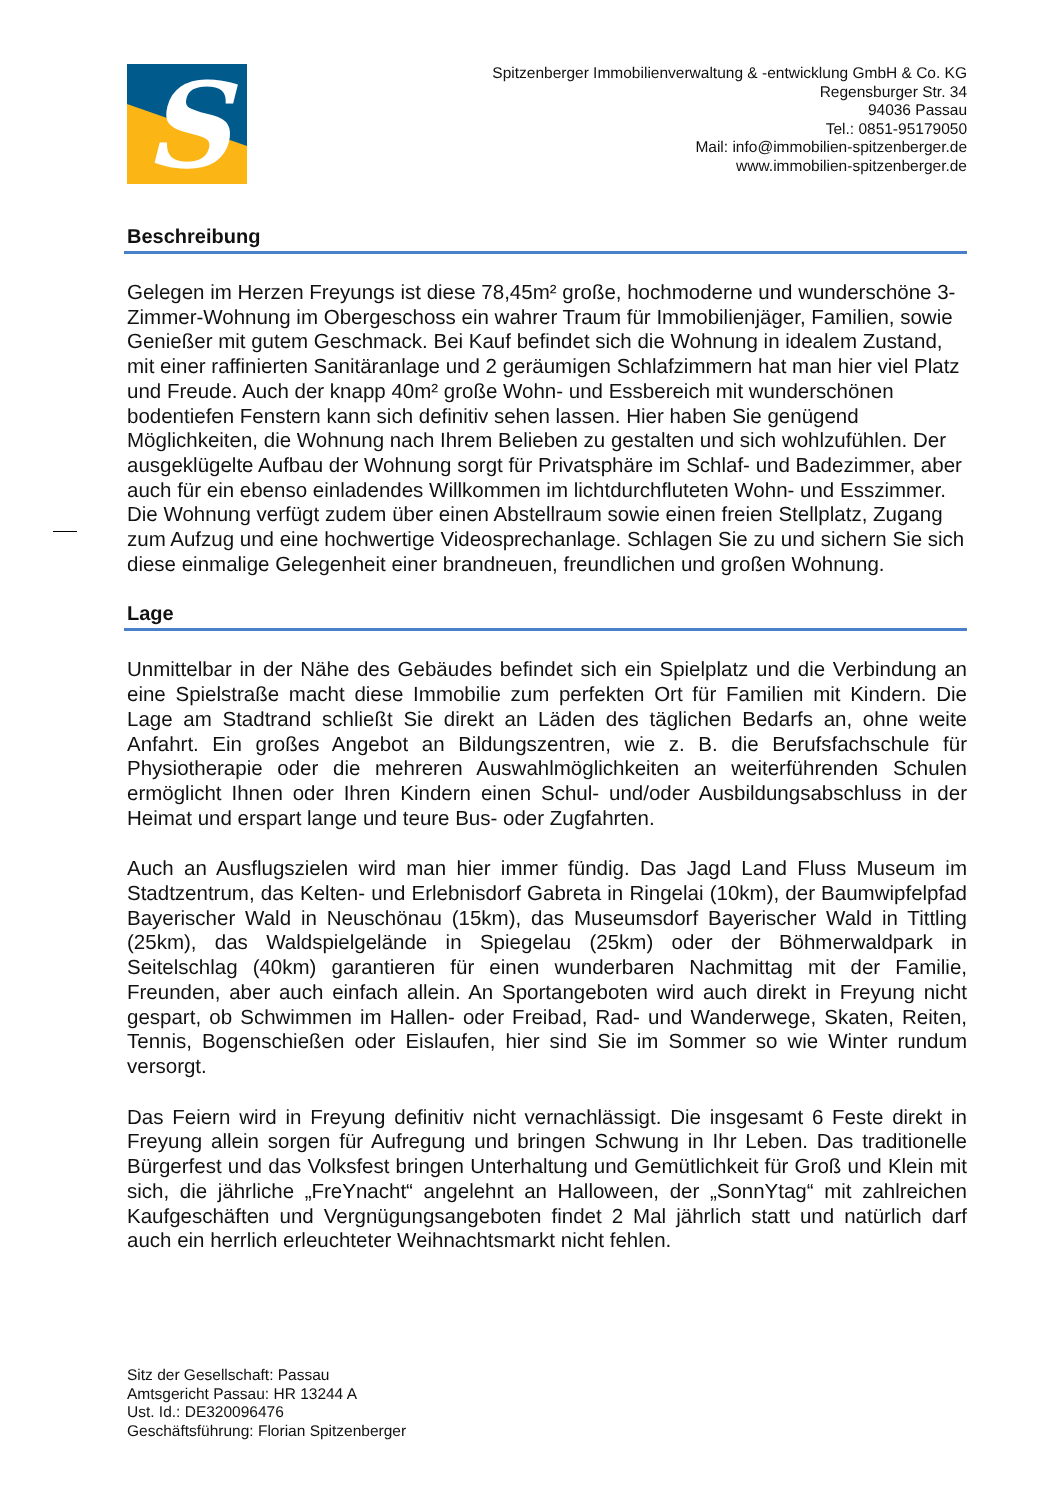S
Spitzenberger Immobilienverwaltung & -entwicklung GmbH & Co. KG
Regensburger Str. 34
94036 Passau
Tel.: 0851-95179050
Mail: info@immobilien-spitzenberger.de
www.immobilien-spitzenberger.de
Beschreibung
Gelegen im Herzen Freyungs ist diese 78,45m² große, hochmoderne und wunderschöne 3-Zimmer-Wohnung im Obergeschoss ein wahrer Traum für Immobilienjäger, Familien, sowie Genießer mit gutem Geschmack. Bei Kauf befindet sich die Wohnung in idealem Zustand, mit einer raffinierten Sanitäranlage und 2 geräumigen Schlafzimmern hat man hier viel Platz und Freude. Auch der knapp 40m² große Wohn- und Essbereich mit wunderschönen bodentiefen Fenstern kann sich definitiv sehen lassen. Hier haben Sie genügend Möglichkeiten, die Wohnung nach Ihrem Belieben zu gestalten und sich wohlzufühlen. Der ausgeklügelte Aufbau der Wohnung sorgt für Privatsphäre im Schlaf- und Badezimmer, aber auch für ein ebenso einladendes Willkommen im lichtdurchfluteten Wohn- und Esszimmer. Die Wohnung verfügt zudem über einen Abstellraum sowie einen freien Stellplatz, Zugang zum Aufzug und eine hochwertige Videosprechanlage. Schlagen Sie zu und sichern Sie sich diese einmalige Gelegenheit einer brandneuen, freundlichen und großen Wohnung.
Lage
Unmittelbar in der Nähe des Gebäudes befindet sich ein Spielplatz und die Verbindung an eine Spielstraße macht diese Immobilie zum perfekten Ort für Familien mit Kindern. Die Lage am Stadtrand schließt Sie direkt an Läden des täglichen Bedarfs an, ohne weite Anfahrt. Ein großes Angebot an Bildungszentren, wie z. B. die Berufsfachschule für Physiotherapie oder die mehreren Auswahlmöglichkeiten an weiterführenden Schulen ermöglicht Ihnen oder Ihren Kindern einen Schul- und/oder Ausbildungsabschluss in der Heimat und erspart lange und teure Bus- oder Zugfahrten.
Auch an Ausflugszielen wird man hier immer fündig. Das Jagd Land Fluss Museum im Stadtzentrum, das Kelten- und Erlebnisdorf Gabreta in Ringelai (10km), der Baumwipfelpfad Bayerischer Wald in Neuschönau (15km), das Museumsdorf Bayerischer Wald in Tittling (25km), das Waldspielgelände in Spiegelau (25km) oder der Böhmerwaldpark in Seitelschlag (40km) garantieren für einen wunderbaren Nachmittag mit der Familie, Freunden, aber auch einfach allein. An Sportangeboten wird auch direkt in Freyung nicht gespart, ob Schwimmen im Hallen- oder Freibad, Rad- und Wanderwege, Skaten, Reiten, Tennis, Bogenschießen oder Eislaufen, hier sind Sie im Sommer so wie Winter rundum versorgt.
Das Feiern wird in Freyung definitiv nicht vernachlässigt. Die insgesamt 6 Feste direkt in Freyung allein sorgen für Aufregung und bringen Schwung in Ihr Leben. Das traditionelle Bürgerfest und das Volksfest bringen Unterhaltung und Gemütlichkeit für Groß und Klein mit sich, die jährliche „FreYnacht“ angelehnt an Halloween, der „SonnYtag“ mit zahlreichen Kaufgeschäften und Vergnügungsangeboten findet 2 Mal jährlich statt und natürlich darf auch ein herrlich erleuchteter Weihnachtsmarkt nicht fehlen.
Sitz der Gesellschaft: Passau
Amtsgericht Passau: HR 13244 A
Ust. Id.: DE320096476
Geschäftsführung: Florian Spitzenberger